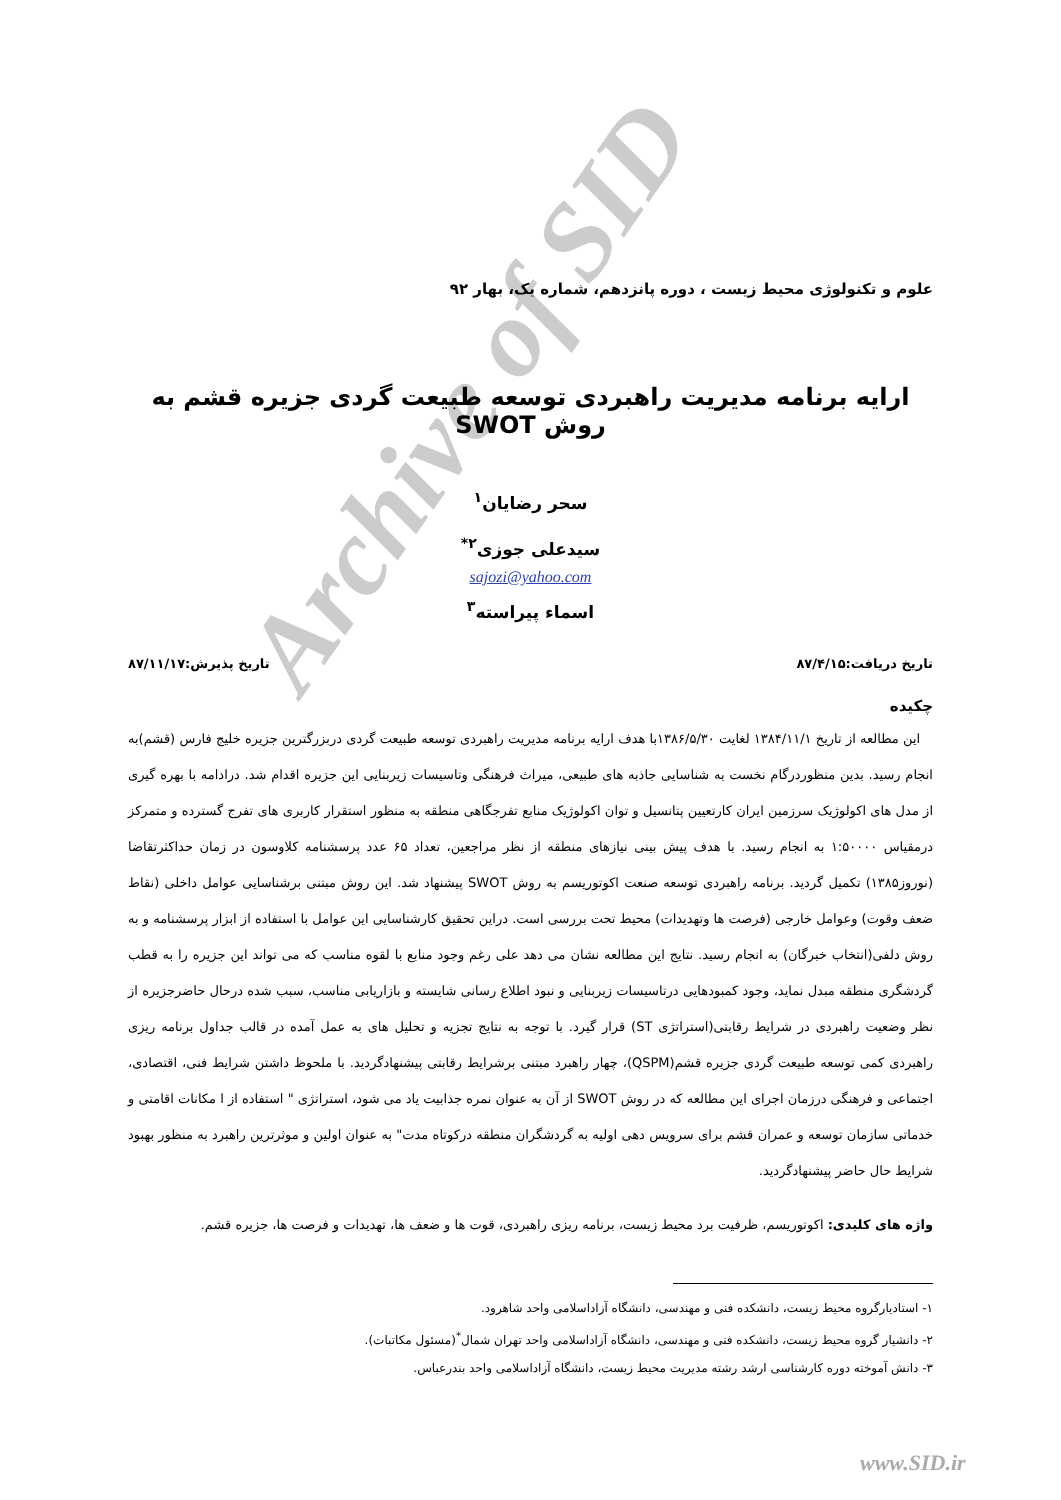Archive of SID
علوم و تکنولوژی محیط زیست ، دوره پانزدهم، شماره یک، بهار ۹۲
ارایه برنامه مدیریت راهبردی توسعه طبیعت گردی جزیره قشم به روش SWOT
سحر رضایان<sup>۱</sup>
سیدعلی جوزی<sup>۲*</sup>
sajozi@yahoo.com
اسماء پیراسته<sup>۳</sup>
تاریخ دریافت:۸۷/۴/۱۵ تاریخ پذیرش:۸۷/۱۱/۱۷
چکیده
این مطالعه از تاریخ ۱۳۸۴/۱۱/۱ لغایت ۱۳۸۶/۵/۳۰با هدف ارایه برنامه مدیریت راهبردی توسعه طبیعت گردی دربزرگترین جزیره خلیج فارس (قشم)به انجام رسید. بدین منظوردرگام نخست به شناسایی جاذبه های طبیعی، میراث فرهنگی وتاسیسات زیربنایی این جزیره اقدام شد. درادامه با بهره گیری از مدل های اکولوژیک سرزمین ایران کارتعیین پتانسیل و توان اکولوژیک منابع تفرجگاهی منطقه به منظور استقرار کاربری های تفرج گسترده و متمرکز درمقیاس ۱:۵۰۰۰۰ به انجام رسید. با هدف پیش بینی نیازهای منطقه از نظر مراجعین، تعداد ۶۵ عدد پرسشنامه کلاوسون در زمان حداکثرتقاضا (نوروز۱۳۸۵) تکمیل گردید. برنامه راهبردی توسعه صنعت اکوتوریسم به روش SWOT پیشنهاد شد. این روش مبتنی برشناسایی عوامل داخلی (نقاط ضعف وقوت) وعوامل خارجی (فرصت ها وتهدیدات) محیط تحت بررسی است. دراین تحقیق کارشناسایی این عوامل با استفاده از ابزار پرسشنامه و به روش دلفی(انتخاب خبرگان) به انجام رسید. نتایج این مطالعه نشان می دهد علی رغم وجود منابع با لقوه مناسب که می تواند این جزیره را به قطب گردشگری منطقه مبدل نماید، وجود کمبودهایی درتاسیسات زیربنایی و نبود اطلاع رسانی شایسته و بازاریابی مناسب، سبب شده درحال حاضرجزیره از نظر وضعیت راهبردی در شرایط رقابتی(استراتژی ST) قرار گیرد. با توجه به نتایج تجزیه و تحلیل های به عمل آمده در قالب جداول برنامه ریزی راهبردی کمی توسعه طبیعت گردی جزیره قشم(QSPM)، چهار راهبرد مبتنی برشرایط رقابتی پیشنهادگردید. با ملحوظ داشتن شرایط فنی، اقتصادی، اجتماعی و فرهنگی درزمان اجرای این مطالعه که در روش SWOT از آن به عنوان نمره جذابیت یاد می شود، استراتژی " استفاده از ا مکانات اقامتی و خدماتی سازمان توسعه و عمران قشم برای سرویس دهی اولیه به گردشگران منطقه درکوتاه مدت" به عنوان اولین و موثرترین راهبرد به منظور بهبود شرایط حال حاضر پیشنهادگردید.
واژه های کلیدی: اکوتوریسم، ظرفیت برد محیط زیست، برنامه ریزی راهبردی، قوت ها و ضعف ها، تهدیدات و فرصت ها، جزیره قشم.
۱- استادیارگروه محیط زیست، دانشکده فنی و مهندسی، دانشگاه آزاداسلامی واحد شاهرود.
۲- دانشیار گروه محیط زیست، دانشکده فنی و مهندسی، دانشگاه آزاداسلامی واحد تهران شمال<sup>*</sup>(مسئول مکاتبات).
۳- دانش آموخته دوره کارشناسی ارشد رشته مدیریت محیط زیست، دانشگاه آزاداسلامی واحد بندرعباس.
www.SID.ir